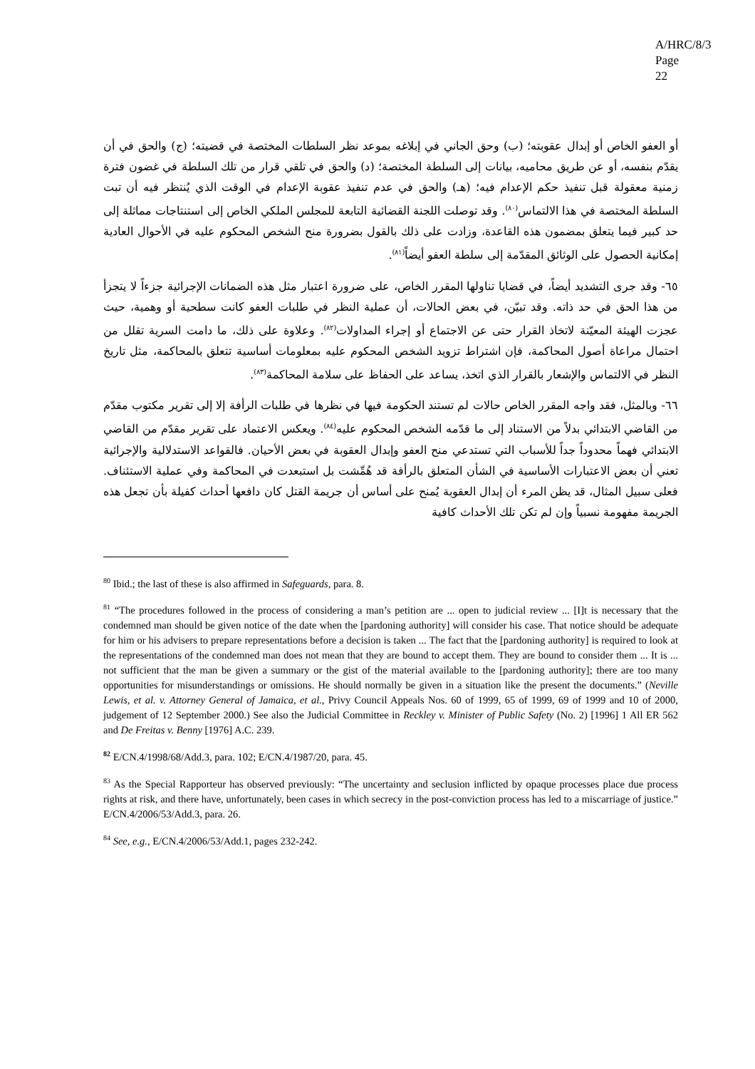A/HRC/8/3
Page 22
أو العفو الخاص أو إبدال عقوبته؛ (ب) وحق الجاني في إبلاغه بموعد نظر السلطات المختصة في قضيته؛ (ج) والحق في أن يقدّم بنفسه، أو عن طريق محاميه، بيانات إلى السلطة المختصة؛ (د) والحق في تلقي قرار من تلك السلطة في غضون فترة زمنية معقولة قبل تنفيذ حكم الإعدام فيه؛ (هـ) والحق في عدم تنفيذ عقوبة الإعدام في الوقت الذي يُنتظر فيه أن تبت السلطة المختصة في هذا الالتماس<sup>(٨٠)</sup>. وقد توصلت اللجنة القضائية التابعة للمجلس الملكي الخاص إلى استنتاجات مماثلة إلى حد كبير فيما يتعلق بمضمون هذه القاعدة، وزادت على ذلك بالقول بضرورة منح الشخص المحكوم عليه في الأحوال العادية إمكانية الحصول على الوثائق المقدّمة إلى سلطة العفو أيضاً<sup>(٨١)</sup>.
٦٥- وقد جرى التشديد أيضاً، في قضايا تناولها المقرر الخاص، على ضرورة اعتبار مثل هذه الضمانات الإجرائية جزءاً لا يتجزأ من هذا الحق في حد ذاته. وقد تبيّن، في بعض الحالات، أن عملية النظر في طلبات العفو كانت سطحية أو وهمية، حيث عجزت الهيئة المعيّنة لاتخاذ القرار حتى عن الاجتماع أو إجراء المداولات<sup>(٨٢)</sup>. وعلاوة على ذلك، ما دامت السرية تقلل من احتمال مراعاة أصول المحاكمة، فإن اشتراط تزويد الشخص المحكوم عليه بمعلومات أساسية تتعلق بالمحاكمة، مثل تاريخ النظر في الالتماس والإشعار بالقرار الذي اتخذ، يساعد على الحفاظ على سلامة المحاكمة<sup>(٨٣)</sup>.
٦٦- وبالمثل، فقد واجه المقرر الخاص حالات لم تستند الحكومة فيها في نظرها في طلبات الرأفة إلا إلى تقرير مكتوب مقدّم من القاضي الابتدائي بدلاً من الاستناد إلى ما قدّمه الشخص المحكوم عليه<sup>(٨٤)</sup>. ويعكس الاعتماد على تقرير مقدّم من القاضي الابتدائي فهماً محدوداً جداً للأسباب التي تستدعي منح العفو وإبدال العقوبة في بعض الأحيان. فالقواعد الاستدلالية والإجرائية تعني أن بعض الاعتبارات الأساسية في الشأن المتعلق بالرأفة قد هُمِّشت بل استبعدت في المحاكمة وفي عملية الاستئناف. فعلى سبيل المثال، قد يظن المرء أن إبدال العقوبة يُمنح على أساس أن جريمة القتل كان دافعها أحداث كفيلة بأن تجعل هذه الجريمة مفهومة نسبياً وإن لم تكن تلك الأحداث كافية
<sup>80</sup> Ibid.; the last of these is also affirmed in Safeguards, para. 8.
<sup>81</sup> “The procedures followed in the process of considering a man’s petition are ... open to judicial review ... [I]t is necessary that the condemned man should be given notice of the date when the [pardoning authority] will consider his case. That notice should be adequate for him or his advisers to prepare representations before a decision is taken ... The fact that the [pardoning authority] is required to look at the representations of the condemned man does not mean that they are bound to accept them. They are bound to consider them ... It is ... not sufficient that the man be given a summary or the gist of the material available to the [pardoning authority]; there are too many opportunities for misunderstandings or omissions. He should normally be given in a situation like the present the documents.” (Neville Lewis, et al. v. Attorney General of Jamaica, et al., Privy Council Appeals Nos. 60 of 1999, 65 of 1999, 69 of 1999 and 10 of 2000, judgement of 12 September 2000.) See also the Judicial Committee in Reckley v. Minister of Public Safety (No. 2) [1996] 1 All ER 562 and De Freitas v. Benny [1976] A.C. 239.
<sup>82</sup> E/CN.4/1998/68/Add.3, para. 102; E/CN.4/1987/20, para. 45.
<sup>83</sup> As the Special Rapporteur has observed previously: “The uncertainty and seclusion inflicted by opaque processes place due process rights at risk, and there have, unfortunately, been cases in which secrecy in the post-conviction process has led to a miscarriage of justice.” E/CN.4/2006/53/Add.3, para. 26.
<sup>84</sup> See, e.g., E/CN.4/2006/53/Add.1, pages 232-242.